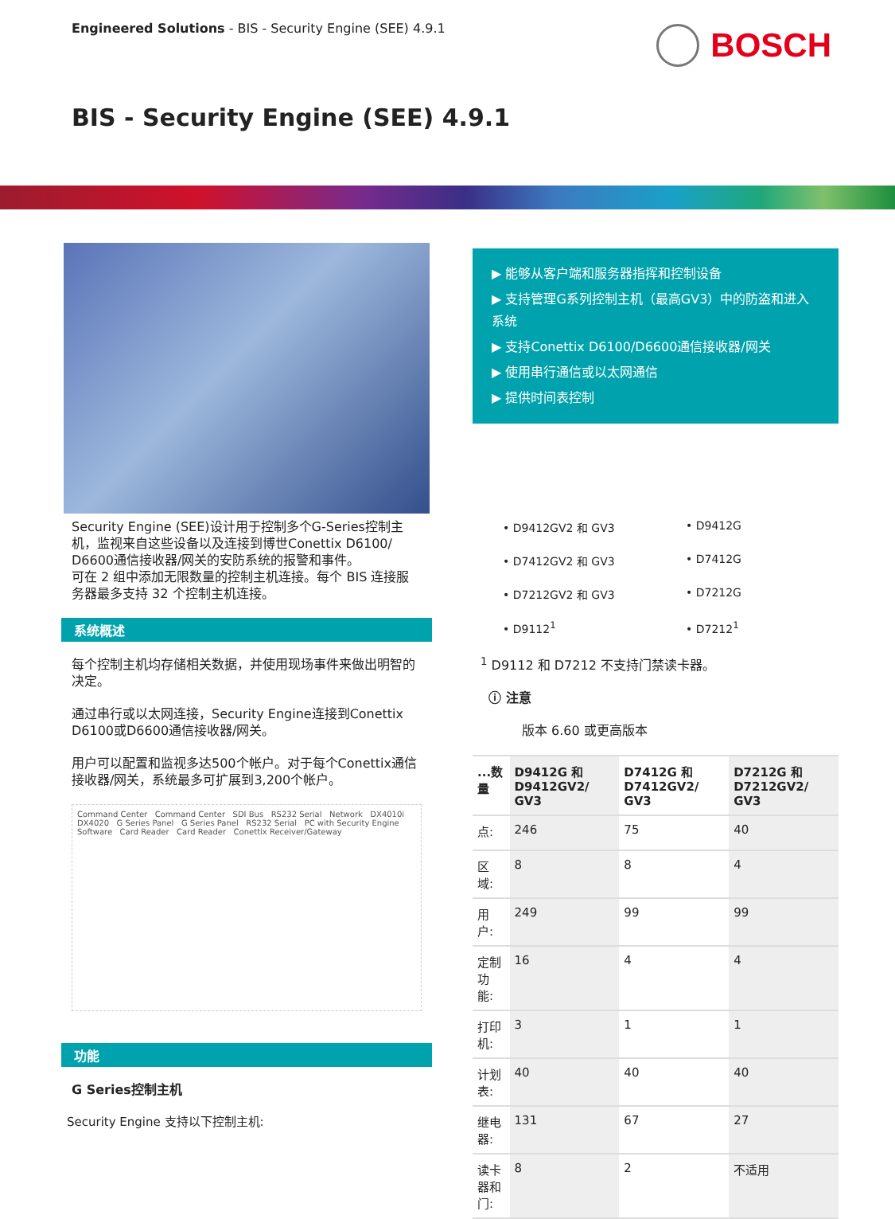Engineered Solutions - BIS - Security Engine (SEE) 4.9.1
BOSCH
BIS - Security Engine (SEE) 4.9.1
Security Engine (SEE)设计用于控制多个G-Series控制主机，监视来自这些设备以及连接到博世Conettix D6100/ D6600通信接收器/网关的安防系统的报警和事件。
可在 2 组中添加无限数量的控制主机连接。每个 BIS 连接服务器最多支持 32 个控制主机连接。
系统概述
每个控制主机均存储相关数据，并使用现场事件来做出明智的决定。
通过串行或以太网连接，Security Engine连接到Conettix D6100或D6600通信接收器/网关。
用户可以配置和监视多达500个帐户。对于每个Conettix通信接收器/网关，系统最多可扩展到3,200个帐户。
Command Center Command Center SDI Bus RS232 Serial Network DX4010i DX4020 G Series Panel G Series Panel RS232 Serial PC with Security Engine Software Card Reader Card Reader Conettix Receiver/Gateway
功能
G Series控制主机
Security Engine 支持以下控制主机:
▶ 能够从客户端和服务器指挥和控制设备
▶ 支持管理G系列控制主机（最高GV3）中的防盗和进入系统
▶ 支持Conettix D6100/D6600通信接收器/网关
▶ 使用串行通信或以太网通信
▶ 提供时间表控制
• D9412GV2 和 GV3
• D9412G
• D7412GV2 和 GV3
• D7412G
• D7212GV2 和 GV3
• D7212G
• D9112<sup>1</sup>
• D7212<sup>1</sup>
<sup>1</sup> D9112 和 D7212 不支持门禁读卡器。
ⓘ 注意
版本 6.60 或更高版本
| ...数量 | D9412G 和 D9412GV2/ GV3 | D7412G 和 D7412GV2/ GV3 | D7212G 和 D7212GV2/ GV3 |
| --- | --- | --- | --- |
| 点: | 246 | 75 | 40 |
| 区域: | 8 | 8 | 4 |
| 用户: | 249 | 99 | 99 |
| 定制功能: | 16 | 4 | 4 |
| 打印机: | 3 | 1 | 1 |
| 计划表: | 40 | 40 | 40 |
| 继电器: | 131 | 67 | 27 |
| 读卡器和门: | 8 | 2 | 不适用 |